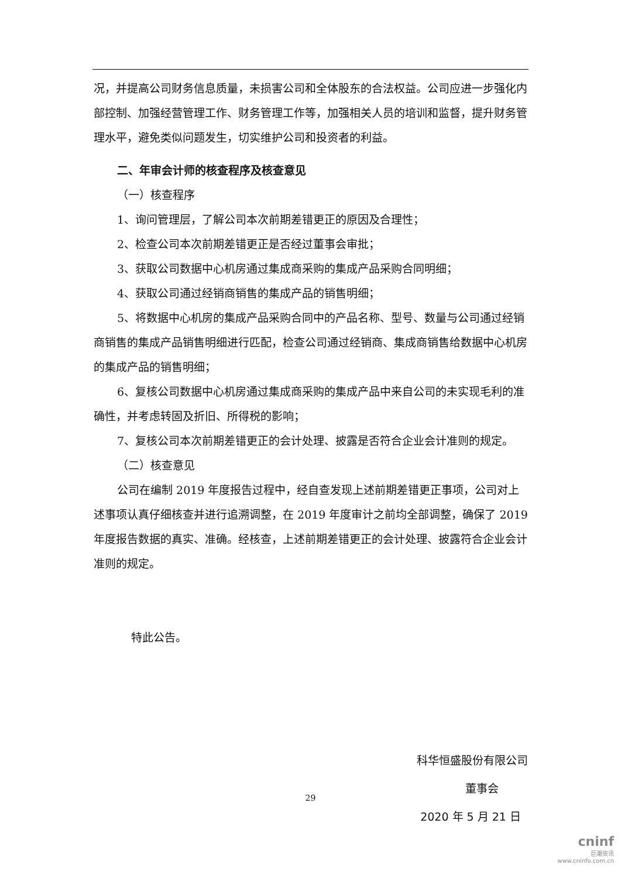况，并提高公司财务信息质量，未损害公司和全体股东的合法权益。公司应进一步强化内部控制、加强经营管理工作、财务管理工作等，加强相关人员的培训和监督，提升财务管理水平，避免类似问题发生，切实维护公司和投资者的利益。
二、年审会计师的核查程序及核查意见
（一）核查程序
1、询问管理层，了解公司本次前期差错更正的原因及合理性；
2、检查公司本次前期差错更正是否经过董事会审批；
3、获取公司数据中心机房通过集成商采购的集成产品采购合同明细；
4、获取公司通过经销商销售的集成产品的销售明细；
5、将数据中心机房的集成产品采购合同中的产品名称、型号、数量与公司通过经销商销售的集成产品销售明细进行匹配，检查公司通过经销商、集成商销售给数据中心机房的集成产品的销售明细；
6、复核公司数据中心机房通过集成商采购的集成产品中来自公司的未实现毛利的准确性，并考虑转固及折旧、所得税的影响；
7、复核公司本次前期差错更正的会计处理、披露是否符合企业会计准则的规定。
（二）核查意见
公司在编制 2019 年度报告过程中，经自查发现上述前期差错更正事项，公司对上述事项认真仔细核查并进行追溯调整，在 2019 年度审计之前均全部调整，确保了 2019 年度报告数据的真实、准确。经核查，上述前期差错更正的会计处理、披露符合企业会计准则的规定。
特此公告。
科华恒盛股份有限公司
董事会
2020 年 5 月 21 日
29
cninf
巨潮资讯
www.cninfo.com.cn